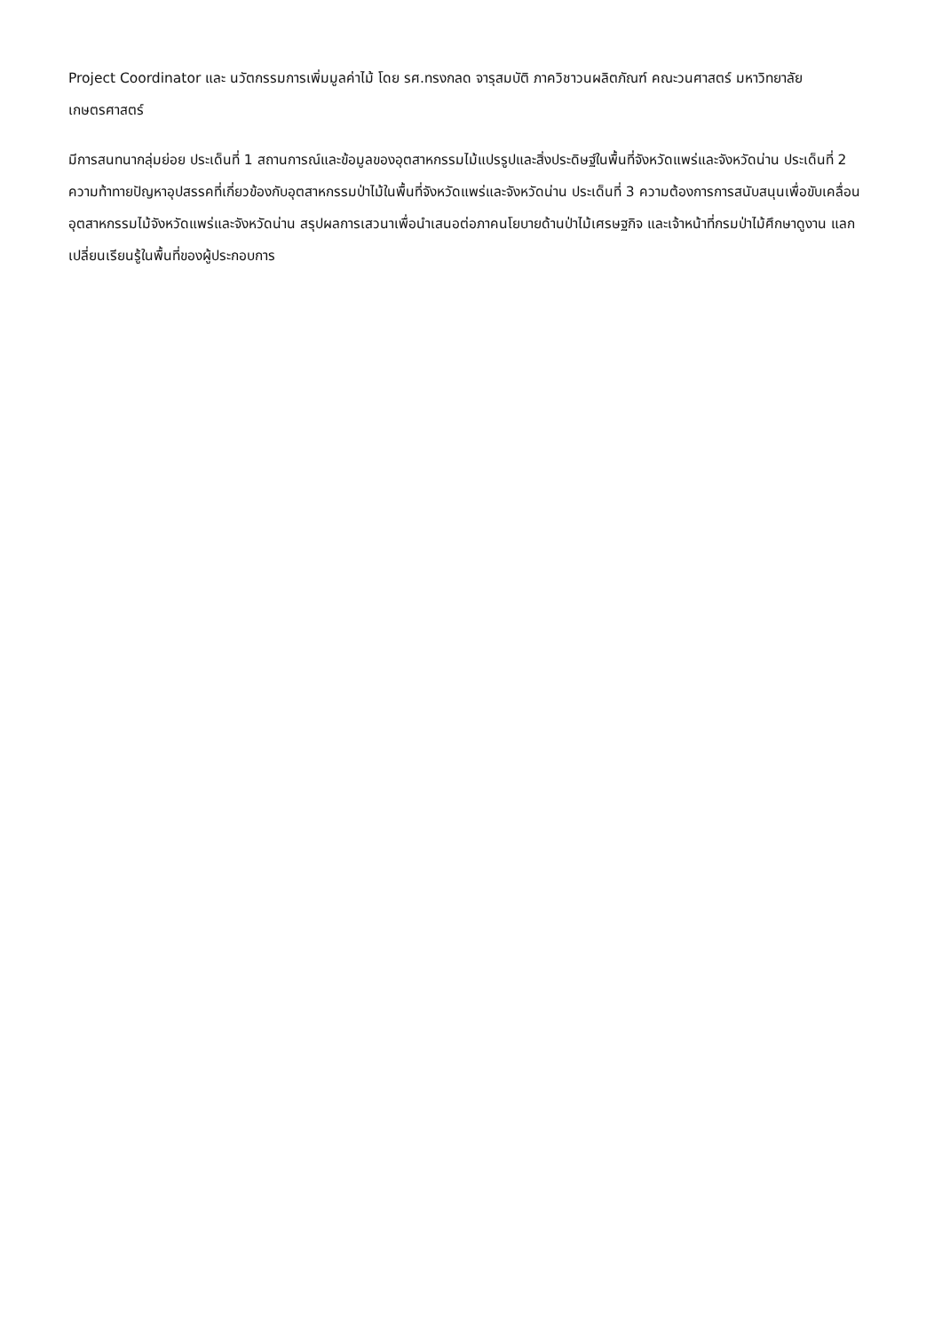Project Coordinator และ นวัตกรรมการเพิ่มมูลค่าไม้ โดย รศ.ทรงกลด จารุสมบัติ ภาควิชาวนผลิตภัณฑ์ คณะวนศาสตร์ มหาวิทยาลัยเกษตรศาสตร์
มีการสนทนากลุ่มย่อย ประเด็นที่ 1 สถานการณ์และข้อมูลของอุตสาหกรรมไม้แปรรูปและสิ่งประดิษฐ์ในพื้นที่จังหวัดแพร่และจังหวัดน่าน ประเด็นที่ 2 ความท้าทายปัญหาอุปสรรคที่เกี่ยวข้องกับอุตสาหกรรมป่าไม้ในพื้นที่จังหวัดแพร่และจังหวัดน่าน ประเด็นที่ 3 ความต้องการการสนับสนุนเพื่อขับเคลื่อนอุตสาหกรรมไม้จังหวัดแพร่และจังหวัดน่าน สรุปผลการเสวนาเพื่อนำเสนอต่อภาคนโยบายด้านป่าไม้เศรษฐกิจ และเจ้าหน้าที่กรมป่าไม้ศึกษาดูงาน แลกเปลี่ยนเรียนรู้ในพื้นที่ของผู้ประกอบการ